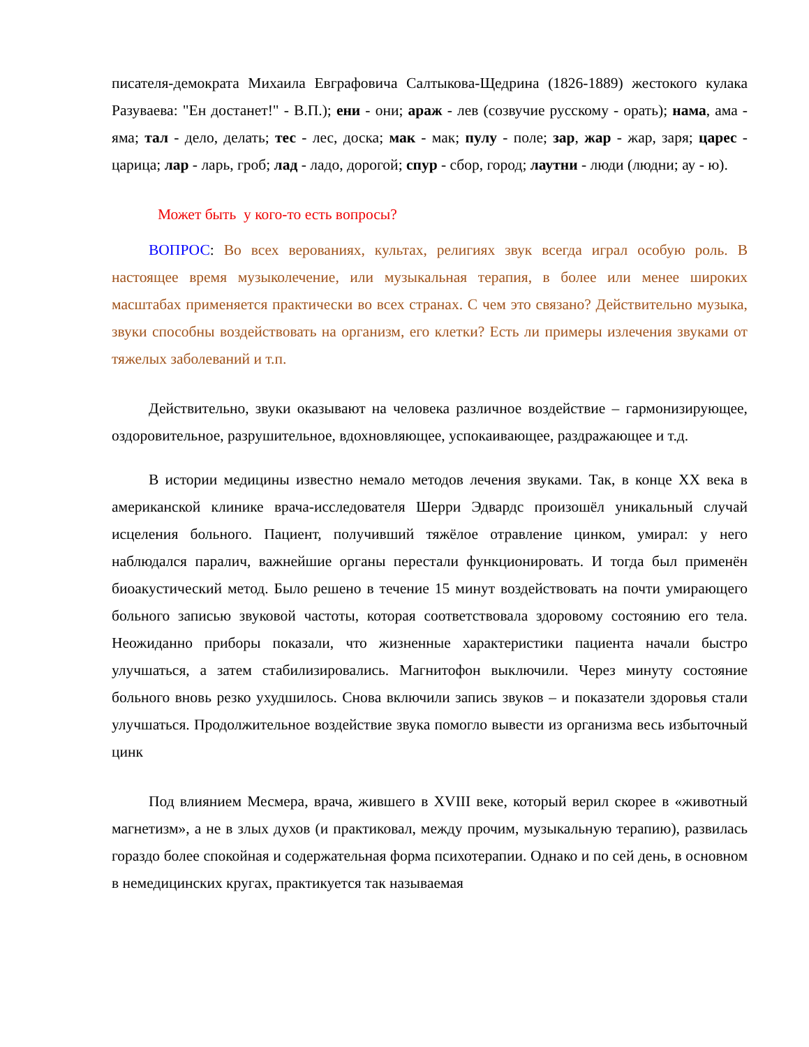писателя-демократа Михаила Евграфовича Салтыкова-Щедрина (1826-1889) жестокого кулака Разуваева: "Ен достанет!" - В.П.); ени - они; араж - лев (созвучие русскому - орать); нама, ама - яма; тал - дело, делать; тес - лес, доска; мак - мак; пулу - поле; зар, жар - жар, заря; царес - царица; лар - ларь, гроб; лад - ладо, дорогой; спур - сбор, город; лаутни - люди (людни; ау - ю).
Может быть у кого-то есть вопросы?
ВОПРОС: Во всех верованиях, культах, религиях звук всегда играл особую роль. В настоящее время музыколечение, или музыкальная терапия, в более или менее широких масштабах применяется практически во всех странах. С чем это связано? Действительно музыка, звуки способны воздействовать на организм, его клетки? Есть ли примеры излечения звуками от тяжелых заболеваний и т.п.
Действительно, звуки оказывают на человека различное воздействие – гармонизирующее, оздоровительное, разрушительное, вдохновляющее, успокаивающее, раздражающее и т.д.
В истории медицины известно немало методов лечения звуками. Так, в конце XX века в американской клинике врача-исследователя Шерри Эдвардс произошёл уникальный случай исцеления больного. Пациент, получивший тяжёлое отравление цинком, умирал: у него наблюдался паралич, важнейшие органы перестали функционировать. И тогда был применён биоакустический метод. Было решено в течение 15 минут воздействовать на почти умирающего больного записью звуковой частоты, которая соответствовала здоровому состоянию его тела. Неожиданно приборы показали, что жизненные характеристики пациента начали быстро улучшаться, а затем стабилизировались. Магнитофон выключили. Через минуту состояние больного вновь резко ухудшилось. Снова включили запись звуков – и показатели здоровья стали улучшаться. Продолжительное воздействие звука помогло вывести из организма весь избыточный цинк
Под влиянием Месмера, врача, жившего в XVIII веке, который верил скорее в «животный магнетизм», а не в злых духов (и практиковал, между прочим, музыкальную терапию), развилась гораздо более спокойная и содержательная форма психотерапии. Однако и по сей день, в основном в немедицинских кругах, практикуется так называемая